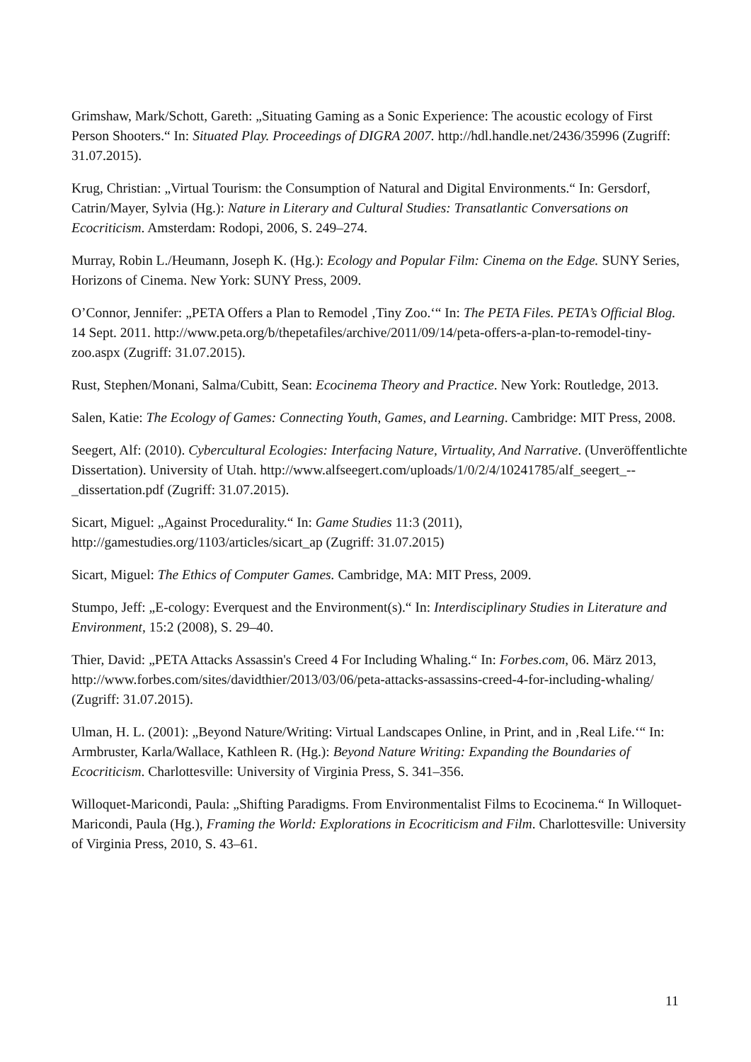Grimshaw, Mark/Schott, Gareth: „Situating Gaming as a Sonic Experience: The acoustic ecology of First Person Shooters.“ In: Situated Play. Proceedings of DIGRA 2007. http://hdl.handle.net/2436/35996 (Zugriff: 31.07.2015).
Krug, Christian: „Virtual Tourism: the Consumption of Natural and Digital Environments.“ In: Gersdorf, Catrin/Mayer, Sylvia (Hg.): Nature in Literary and Cultural Studies: Transatlantic Conversations on Ecocriticism. Amsterdam: Rodopi, 2006, S. 249–274.
Murray, Robin L./Heumann, Joseph K. (Hg.): Ecology and Popular Film: Cinema on the Edge. SUNY Series, Horizons of Cinema. New York: SUNY Press, 2009.
O’Connor, Jennifer: „PETA Offers a Plan to Remodel ‚Tiny Zoo.‘“ In: The PETA Files. PETA’s Official Blog. 14 Sept. 2011. http://www.peta.org/b/thepetafiles/archive/2011/09/14/peta-offers-a-plan-to-remodel-tiny-zoo.aspx (Zugriff: 31.07.2015).
Rust, Stephen/Monani, Salma/Cubitt, Sean: Ecocinema Theory and Practice. New York: Routledge, 2013.
Salen, Katie: The Ecology of Games: Connecting Youth, Games, and Learning. Cambridge: MIT Press, 2008.
Seegert, Alf: (2010). Cybercultural Ecologies: Interfacing Nature, Virtuality, And Narrative. (Unveröffentlichte Dissertation). University of Utah. http://www.alfseegert.com/uploads/1/0/2/4/10241785/alf_seegert_--_dissertation.pdf (Zugriff: 31.07.2015).
Sicart, Miguel: „Against Procedurality.“ In: Game Studies 11:3 (2011), http://gamestudies.org/1103/articles/sicart_ap (Zugriff: 31.07.2015)
Sicart, Miguel: The Ethics of Computer Games. Cambridge, MA: MIT Press, 2009.
Stumpo, Jeff: „E-cology: Everquest and the Environment(s).“ In: Interdisciplinary Studies in Literature and Environment, 15:2 (2008), S. 29–40.
Thier, David: „PETA Attacks Assassin's Creed 4 For Including Whaling.“ In: Forbes.com, 06. März 2013, http://www.forbes.com/sites/davidthier/2013/03/06/peta-attacks-assassins-creed-4-for-including-whaling/ (Zugriff: 31.07.2015).
Ulman, H. L. (2001): „Beyond Nature/Writing: Virtual Landscapes Online, in Print, and in ‚Real Life.‘“ In: Armbruster, Karla/Wallace, Kathleen R. (Hg.): Beyond Nature Writing: Expanding the Boundaries of Ecocriticism. Charlottesville: University of Virginia Press, S. 341–356.
Willoquet-Maricondi, Paula: „Shifting Paradigms. From Environmentalist Films to Ecocinema.“ In Willoquet-Maricondi, Paula (Hg.), Framing the World: Explorations in Ecocriticism and Film. Charlottesville: University of Virginia Press, 2010, S. 43–61.
11